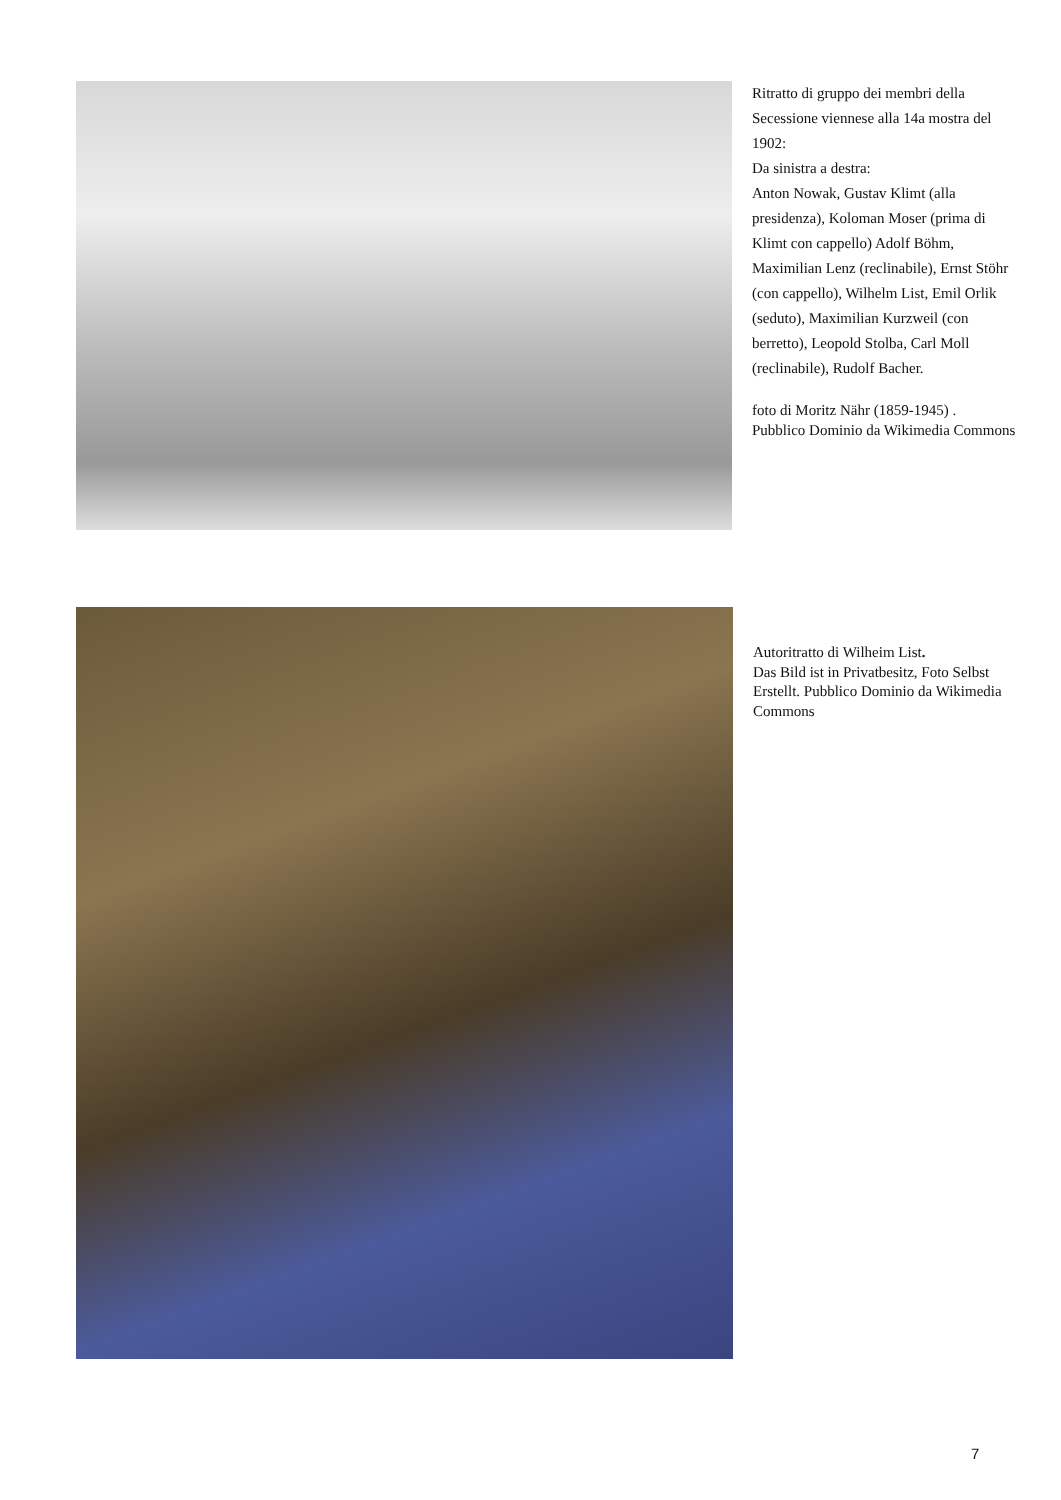Ritratto di gruppo dei membri della Secessione viennese alla 14a mostra del 1902:
Da sinistra a destra:
Anton Nowak, Gustav Klimt (alla presidenza), Koloman Moser (prima di Klimt con cappello) Adolf Böhm, Maximilian Lenz (reclinabile), Ernst Stöhr (con cappello), Wilhelm List, Emil Orlik (seduto), Maximilian Kurzweil (con berretto), Leopold Stolba, Carl Moll (reclinabile), Rudolf Bacher.
foto di Moritz Nähr (1859-1945) .
Pubblico Dominio da Wikimedia Commons
Autoritratto di Wilheim List.
Das Bild ist in Privatbesitz, Foto Selbst Erstellt. Pubblico Dominio da Wikimedia Commons
7